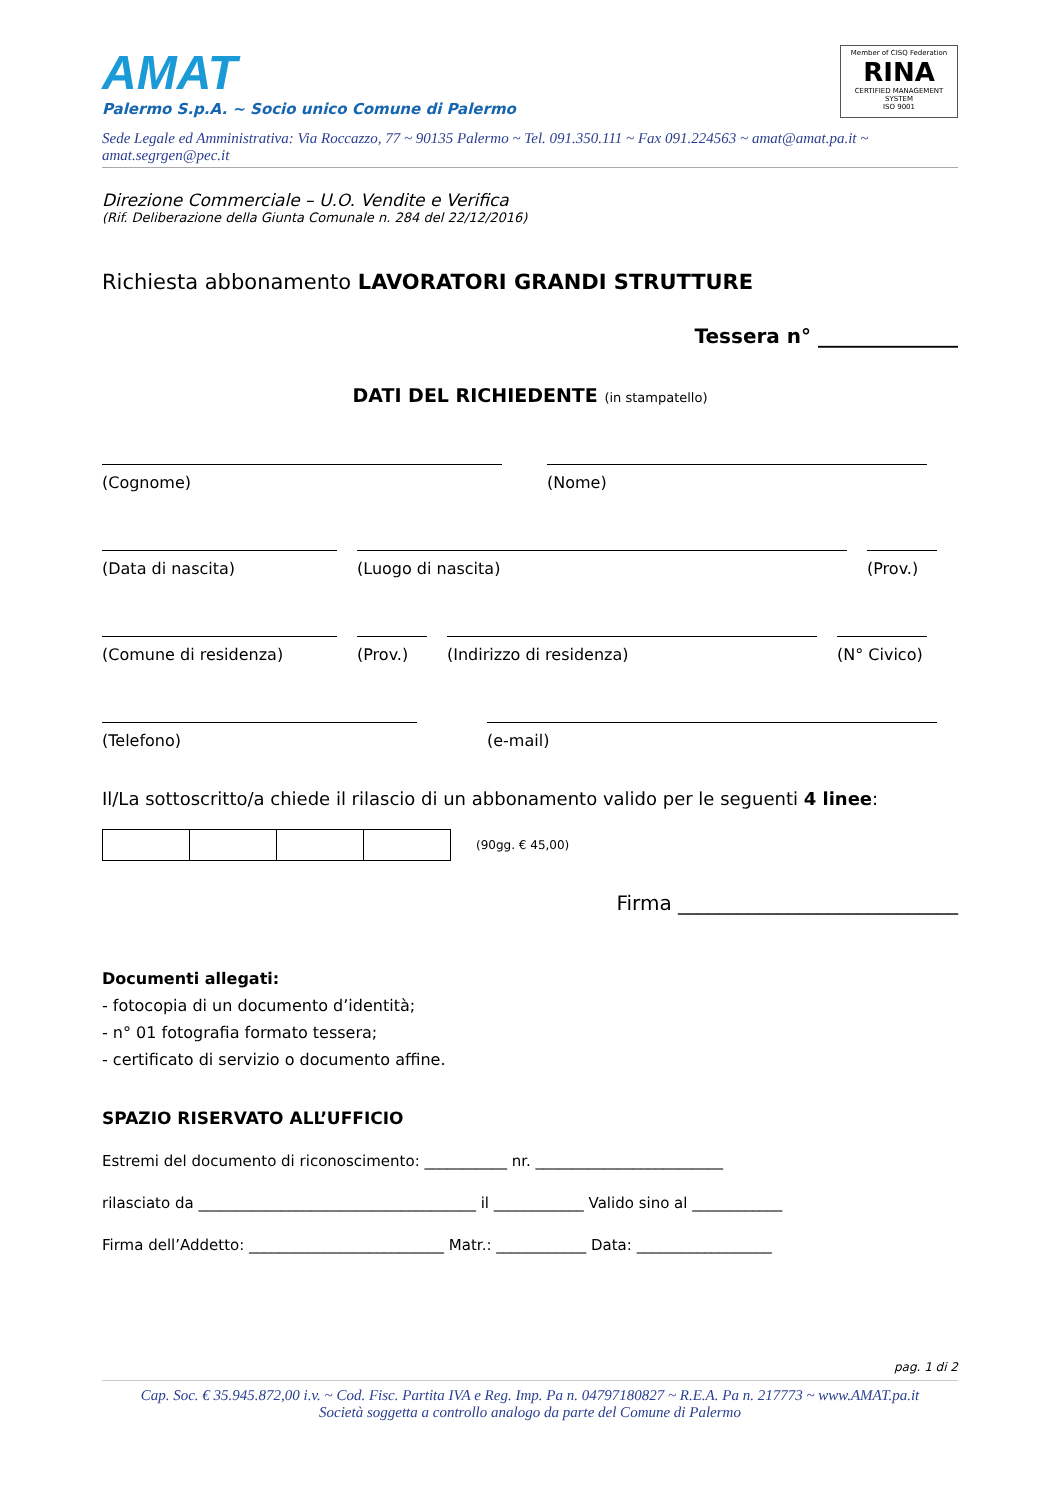AMAT
Palermo S.p.A. ~ Socio unico Comune di Palermo
Member of CISQ Federation
RINA
CERTIFIED MANAGEMENT SYSTEM
ISO 9001
Sede Legale ed Amministrativa: Via Roccazzo, 77 ~ 90135 Palermo ~ Tel. 091.350.111 ~ Fax 091.224563 ~ amat@amat.pa.it ~ amat.segrgen@pec.it
Direzione Commerciale – U.O. Vendite e Verifica
(Rif. Deliberazione della Giunta Comunale n. 284 del 22/12/2016)
Richiesta abbonamento LAVORATORI GRANDI STRUTTURE
Tessera n° ______________
DATI DEL RICHIEDENTE (in stampatello)
(Cognome) (Nome)
(Data di nascita) (Luogo di nascita) (Prov.)
(Comune di residenza) (Prov.) (Indirizzo di residenza) (N° Civico)
(Telefono) (e-mail)
Il/La sottoscritto/a chiede il rilascio di un abbonamento valido per le seguenti 4 linee:
(90gg. € 45,00)
Firma ____________________________
Documenti allegati:
- fotocopia di un documento d’identità;
- n° 01 fotografia formato tessera;
- certificato di servizio o documento affine.
SPAZIO RISERVATO ALL’UFFICIO
Estremi del documento di riconoscimento: ___________ nr. _________________________
rilasciato da _____________________________________ il ____________ Valido sino al ____________
Firma dell’Addetto: __________________________ Matr.: ____________ Data: __________________
pag. 1 di 2
Cap. Soc. € 35.945.872,00 i.v. ~ Cod. Fisc. Partita IVA e Reg. Imp. Pa n. 04797180827 ~ R.E.A. Pa n. 217773 ~ www.AMAT.pa.it
Società soggetta a controllo analogo da parte del Comune di Palermo